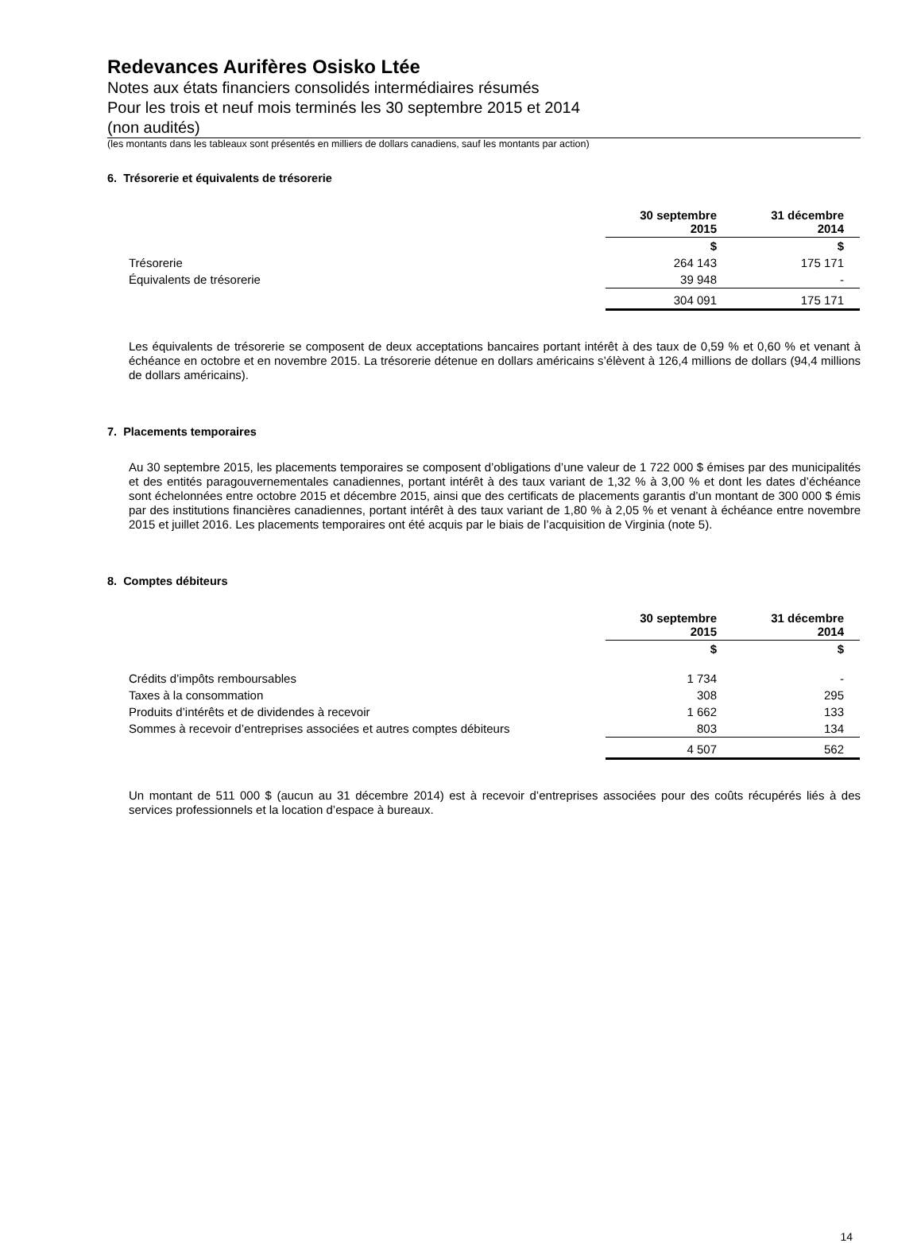Redevances Aurifères Osisko Ltée
Notes aux états financiers consolidés intermédiaires résumés
Pour les trois et neuf mois terminés les 30 septembre 2015 et 2014
(non audités)
(les montants dans les tableaux sont présentés en milliers de dollars canadiens, sauf les montants par action)
6. Trésorerie et équivalents de trésorerie
| | 30 septembre 2015 | 31 décembre 2014 |
| --- | --- | --- |
| | $ | $ |
| Trésorerie | 264 143 | 175 171 |
| Équivalents de trésorerie | 39 948 | - |
| | 304 091 | 175 171 |
Les équivalents de trésorerie se composent de deux acceptations bancaires portant intérêt à des taux de 0,59 % et 0,60 % et venant à échéance en octobre et en novembre 2015. La trésorerie détenue en dollars américains s’élèvent à 126,4 millions de dollars (94,4 millions de dollars américains).
7. Placements temporaires
Au 30 septembre 2015, les placements temporaires se composent d’obligations d’une valeur de 1 722 000 $ émises par des municipalités et des entités paragouvernementales canadiennes, portant intérêt à des taux variant de 1,32 % à 3,00 % et dont les dates d’échéance sont échelonnées entre octobre 2015 et décembre 2015, ainsi que des certificats de placements garantis d’un montant de 300 000 $ émis par des institutions financières canadiennes, portant intérêt à des taux variant de 1,80 % à 2,05 % et venant à échéance entre novembre 2015 et juillet 2016. Les placements temporaires ont été acquis par le biais de l’acquisition de Virginia (note 5).
8. Comptes débiteurs
| | 30 septembre 2015 | 31 décembre 2014 |
| --- | --- | --- |
| | $ | $ |
| Crédits d’impôts remboursables | 1 734 | - |
| Taxes à la consommation | 308 | 295 |
| Produits d’intérêts et de dividendes à recevoir | 1 662 | 133 |
| Sommes à recevoir d’entreprises associées et autres comptes débiteurs | 803 | 134 |
| | 4 507 | 562 |
Un montant de 511 000 $ (aucun au 31 décembre 2014) est à recevoir d’entreprises associées pour des coûts récupérés liés à des services professionnels et la location d’espace à bureaux.
14